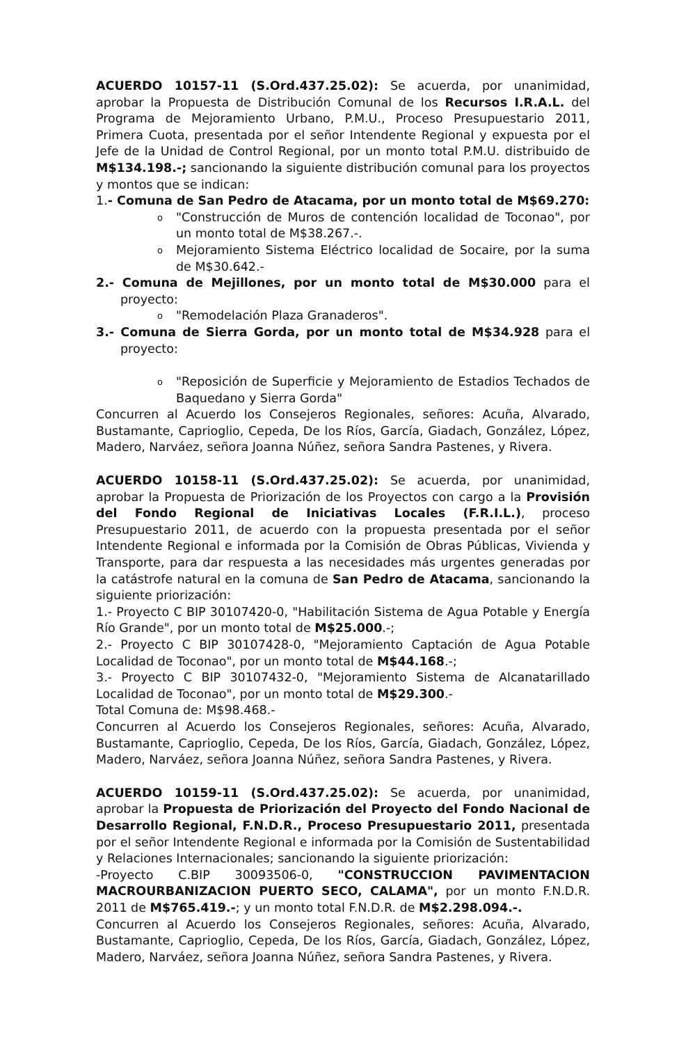ACUERDO 10157-11 (S.Ord.437.25.02): Se acuerda, por unanimidad, aprobar la Propuesta de Distribución Comunal de los Recursos I.R.A.L. del Programa de Mejoramiento Urbano, P.M.U., Proceso Presupuestario 2011, Primera Cuota, presentada por el señor Intendente Regional y expuesta por el Jefe de la Unidad de Control Regional, por un monto total P.M.U. distribuido de M$134.198.-; sancionando la siguiente distribución comunal para los proyectos y montos que se indican:
1.- Comuna de San Pedro de Atacama, por un monto total de M$69.270:
o "Construcción de Muros de contención localidad de Toconao", por un monto total de M$38.267.-.
o Mejoramiento Sistema Eléctrico localidad de Socaire, por la suma de M$30.642.-
2.- Comuna de Mejillones, por un monto total de M$30.000 para el proyecto:
o "Remodelación Plaza Granaderos".
3.- Comuna de Sierra Gorda, por un monto total de M$34.928 para el proyecto:
o "Reposición de Superficie y Mejoramiento de Estadios Techados de Baquedano y Sierra Gorda"
Concurren al Acuerdo los Consejeros Regionales, señores: Acuña, Alvarado, Bustamante, Caprioglio, Cepeda, De los Ríos, García, Giadach, González, López, Madero, Narváez, señora Joanna Núñez, señora Sandra Pastenes, y Rivera.
ACUERDO 10158-11 (S.Ord.437.25.02): Se acuerda, por unanimidad, aprobar la Propuesta de Priorización de los Proyectos con cargo a la Provisión del Fondo Regional de Iniciativas Locales (F.R.I.L.), proceso Presupuestario 2011, de acuerdo con la propuesta presentada por el señor Intendente Regional e informada por la Comisión de Obras Públicas, Vivienda y Transporte, para dar respuesta a las necesidades más urgentes generadas por la catástrofe natural en la comuna de San Pedro de Atacama, sancionando la siguiente priorización:
1.- Proyecto C BIP 30107420-0, "Habilitación Sistema de Agua Potable y Energía Río Grande", por un monto total de M$25.000.-;
2.- Proyecto C BIP 30107428-0, "Mejoramiento Captación de Agua Potable Localidad de Toconao", por un monto total de M$44.168.-;
3.- Proyecto C BIP 30107432-0, "Mejoramiento Sistema de Alcanatarillado Localidad de Toconao", por un monto total de M$29.300.-
Total Comuna de: M$98.468.-
Concurren al Acuerdo los Consejeros Regionales, señores: Acuña, Alvarado, Bustamante, Caprioglio, Cepeda, De los Ríos, García, Giadach, González, López, Madero, Narváez, señora Joanna Núñez, señora Sandra Pastenes, y Rivera.
ACUERDO 10159-11 (S.Ord.437.25.02): Se acuerda, por unanimidad, aprobar la Propuesta de Priorización del Proyecto del Fondo Nacional de Desarrollo Regional, F.N.D.R., Proceso Presupuestario 2011, presentada por el señor Intendente Regional e informada por la Comisión de Sustentabilidad y Relaciones Internacionales; sancionando la siguiente priorización:
-Proyecto C.BIP 30093506-0, "CONSTRUCCION PAVIMENTACION MACROURBANIZACION PUERTO SECO, CALAMA", por un monto F.N.D.R. 2011 de M$765.419.-; y un monto total F.N.D.R. de M$2.298.094.-.
Concurren al Acuerdo los Consejeros Regionales, señores: Acuña, Alvarado, Bustamante, Caprioglio, Cepeda, De los Ríos, García, Giadach, González, López, Madero, Narváez, señora Joanna Núñez, señora Sandra Pastenes, y Rivera.